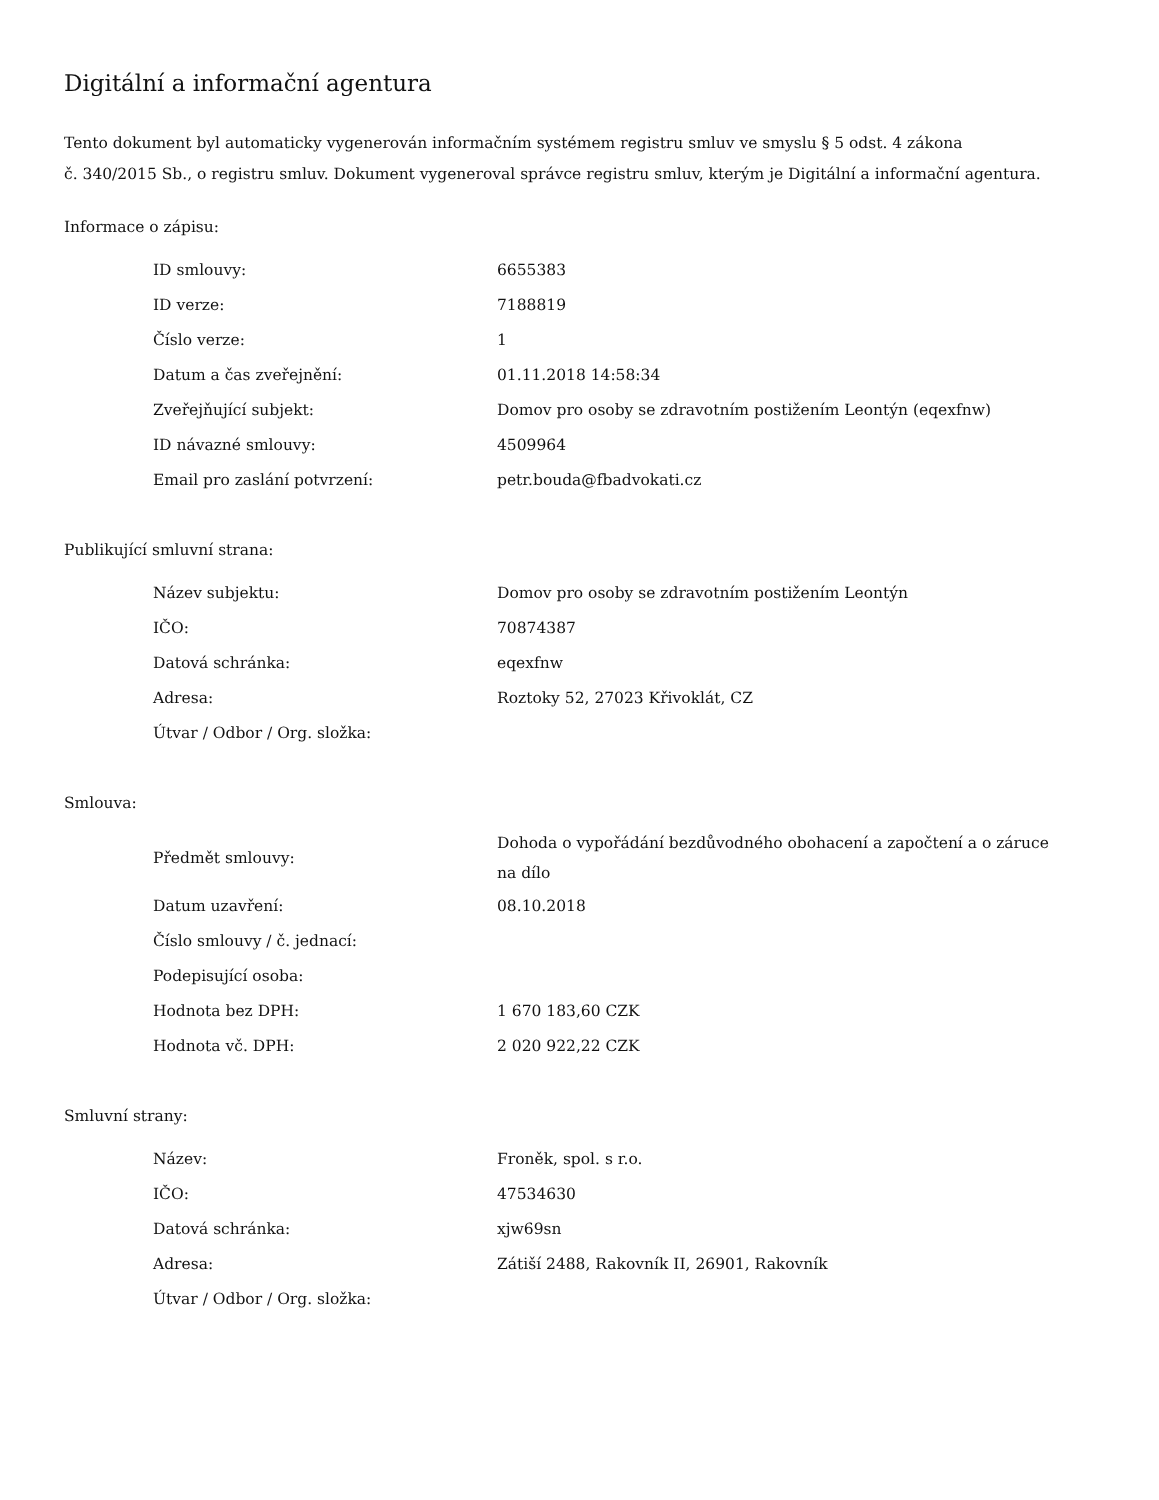Digitální a informační agentura
Tento dokument byl automaticky vygenerován informačním systémem registru smluv ve smyslu § 5 odst. 4 zákona
č. 340/2015 Sb., o registru smluv. Dokument vygeneroval správce registru smluv, kterým je Digitální a informační agentura.
Informace o zápisu:
| ID smlouvy: | 6655383 |
| ID verze: | 7188819 |
| Číslo verze: | 1 |
| Datum a čas zveřejnění: | 01.11.2018 14:58:34 |
| Zveřejňující subjekt: | Domov pro osoby se zdravotním postižením Leontýn (eqexfnw) |
| ID návazné smlouvy: | 4509964 |
| Email pro zaslání potvrzení: | petr.bouda@fbadvokati.cz |
Publikující smluvní strana:
| Název subjektu: | Domov pro osoby se zdravotním postižením Leontýn |
| IČO: | 70874387 |
| Datová schránka: | eqexfnw |
| Adresa: | Roztoky 52, 27023 Křivoklát, CZ |
| Útvar / Odbor / Org. složka: | |
Smlouva:
| Předmět smlouvy: | Dohoda o vypořádání bezdůvodného obohacení a započtení a o záruce na dílo |
| Datum uzavření: | 08.10.2018 |
| Číslo smlouvy / č. jednací: | |
| Podepisující osoba: | |
| Hodnota bez DPH: | 1 670 183,60 CZK |
| Hodnota vč. DPH: | 2 020 922,22 CZK |
Smluvní strany:
| Název: | Froněk, spol. s r.o. |
| IČO: | 47534630 |
| Datová schránka: | xjw69sn |
| Adresa: | Zátiší 2488, Rakovník II, 26901, Rakovník |
| Útvar / Odbor / Org. složka: | |